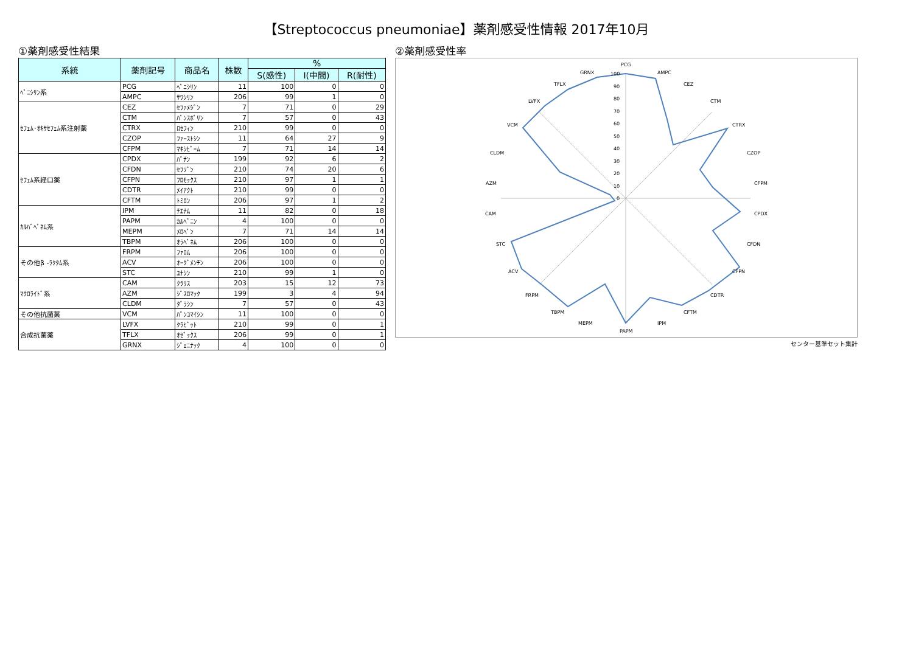【Streptococcus pneumoniae】薬剤感受性情報 2017年10月
①薬剤感受性結果
| 系統 | 薬剤記号 | 商品名 | 株数 | % | | |
| --- | --- | --- | --- | --- | --- | --- |
| | | | | S(感性) | I(中間) | R(耐性) |
| ﾍﾟﾆｼﾘﾝ系 | PCG | ﾍﾟﾆｼﾘﾝ | 11 | 100 | 0 | 0 |
| | AMPC | ｻﾜｼﾘﾝ | 206 | 99 | 1 | 0 |
| ｾﾌｪﾑ･ｵｷｻｾﾌｪﾑ系注射薬 | CEZ | ｾﾌｧﾒｼﾞﾝ | 7 | 71 | 0 | 29 |
| | CTM | ﾊﾟﾝｽﾎﾟﾘﾝ | 7 | 57 | 0 | 43 |
| | CTRX | ﾛｾﾌｨﾝ | 210 | 99 | 0 | 0 |
| | CZOP | ﾌｧｰｽﾄｼﾝ | 11 | 64 | 27 | 9 |
| | CFPM | ﾏｷｼﾋﾟｰﾑ | 7 | 71 | 14 | 14 |
| ｾﾌｪﾑ系経口薬 | CPDX | ﾊﾞﾅﾝ | 199 | 92 | 6 | 2 |
| | CFDN | ｾﾌｿﾞﾝ | 210 | 74 | 20 | 6 |
| | CFPN | ﾌﾛﾓｯｸｽ | 210 | 97 | 1 | 1 |
| | CDTR | ﾒｲｱｸﾄ | 210 | 99 | 0 | 0 |
| | CFTM | ﾄﾐﾛﾝ | 206 | 97 | 1 | 2 |
| ｶﾙﾊﾞﾍﾟﾈﾑ系 | IPM | ﾁｴﾅﾑ | 11 | 82 | 0 | 18 |
| | PAPM | ｶﾙﾍﾞﾆﾝ | 4 | 100 | 0 | 0 |
| | MEPM | ﾒﾛﾍﾟﾝ | 7 | 71 | 14 | 14 |
| | TBPM | ｵﾗﾍﾟﾈﾑ | 206 | 100 | 0 | 0 |
| その他β -ﾗｸﾀﾑ系 | FRPM | ﾌｧﾛﾑ | 206 | 100 | 0 | 0 |
| | ACV | ｵｰｸﾞﾒﾝﾁﾝ | 206 | 100 | 0 | 0 |
| | STC | ﾕﾅｼﾝ | 210 | 99 | 1 | 0 |
| ﾏｸﾛﾗｲﾄﾞ系 | CAM | ｸﾗﾘｽ | 203 | 15 | 12 | 73 |
| | AZM | ｼﾞｽﾛﾏｯｸ | 199 | 3 | 4 | 94 |
| | CLDM | ﾀﾞﾗｼﾝ | 7 | 57 | 0 | 43 |
| その他抗菌薬 | VCM | ﾊﾞﾝｺﾏｲｼﾝ | 11 | 100 | 0 | 0 |
| 合成抗菌薬 | LVFX | ｸﾗﾋﾞｯﾄ | 210 | 99 | 0 | 1 |
| | TFLX | ｵｾﾞｯｸｽ | 206 | 99 | 0 | 1 |
| | GRNX | ｼﾞｪﾆﾅｯｸ | 4 | 100 | 0 | 0 |
②薬剤感受性率
PCG
AMPC
CEZ
CTM
CTRX
CZOP
CFPM
CPDX
CFDN
CFPN
CDTR
CFTM
IPM
PAPM
MEPM
TBPM
FRPM
ACV
STC
CAM
AZM
CLDM
VCM
LVFX
TFLX
GRNX
100
90
80
70
60
50
40
30
20
10
0
センター基準セット集計